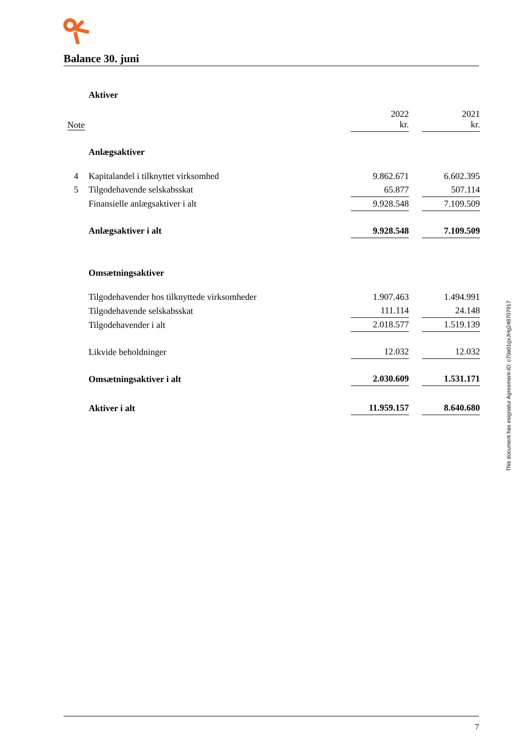Balance 30. juni
| | Aktiver | | | |
| Note | | 2022 kr. | | 2021 kr. |
| | Anlægsaktiver | | | |
| 4 | Kapitalandel i tilknyttet virksomhed | 9.862.671 | | 6.602.395 |
| 5 | Tilgodehavende selskabsskat | 65.877 | | 507.114 |
| | Finansielle anlægsaktiver i alt | 9.928.548 | | 7.109.509 |
| | Anlægsaktiver i alt | 9.928.548 | | 7.109.509 |
| | Omsætningsaktiver | | | |
| | Tilgodehavender hos tilknyttede virksomheder | 1.907.463 | | 1.494.991 |
| | Tilgodehavende selskabsskat | 111.114 | | 24.148 |
| | Tilgodehavender i alt | 2.018.577 | | 1.519.139 |
| | Likvide beholdninger | 12.032 | | 12.032 |
| | Omsætningsaktiver i alt | 2.030.609 | | 1.531.171 |
| | Aktiver i alt | 11.959.157 | | 8.640.680 |
This document has esignatur Agreement-ID: c70a01gxJHg248707917
7